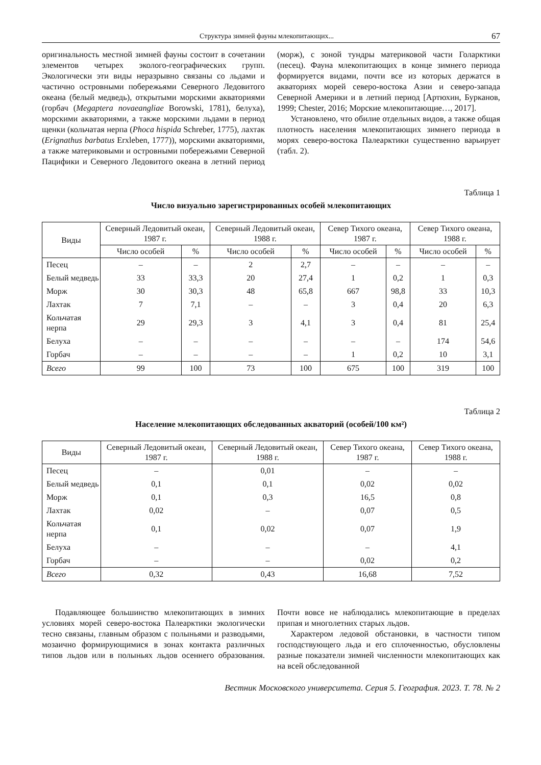Структура зимней фауны млекопитающих... 67
оригинальность местной зимней фауны состоит в сочетании элементов четырех эколого-географических групп. Экологически эти виды неразрывно связаны со льдами и частично островными побережьями Северного Ледовитого океана (белый медведь), открытыми морскими акваториями (горбач (Megaptera novaeangliae Borowski, 1781), белуха), морскими акваториями, а также морскими льдами в период щенки (кольчатая нерпа (Phoca hispida Schreber, 1775), лахтак (Erignathus barbatus Erxleben, 1777)), морскими акваториями, а также материковыми и островными побережьями Северной Пацифики и Северного Ледовитого океана в летний период (морж), с зоной тундры материковой части Голарктики (песец). Фауна млекопитающих в конце зимнего периода формируется видами, почти все из которых держатся в акваториях морей северо-востока Азии и северо-запада Северной Америки и в летний период [Артюхин, Бурканов, 1999; Chester, 2016; Морские млекопитающие…, 2017].
Установлено, что обилие отдельных видов, а также общая плотность населения млекопитающих зимнего периода в морях северо-востока Палеарктики существенно варьирует (табл. 2).
Таблица 1
Число визуально зарегистрированных особей млекопитающих
| Виды | Северный Ледовитый океан, 1987 г. | | Северный Ледовитый океан, 1988 г. | | Север Тихого океана, 1987 г. | | Север Тихого океана, 1988 г. | |
| --- | --- | --- | --- | --- | --- | --- | --- | --- |
| | Число особей | % | Число особей | % | Число особей | % | Число особей | % |
| Песец | – | – | 2 | 2,7 | – | – | – | – |
| Белый медведь | 33 | 33,3 | 20 | 27,4 | 1 | 0,2 | 1 | 0,3 |
| Морж | 30 | 30,3 | 48 | 65,8 | 667 | 98,8 | 33 | 10,3 |
| Лахтак | 7 | 7,1 | – | – | 3 | 0,4 | 20 | 6,3 |
| Кольчатая нерпа | 29 | 29,3 | 3 | 4,1 | 3 | 0,4 | 81 | 25,4 |
| Белуха | – | – | – | – | – | – | 174 | 54,6 |
| Горбач | – | – | – | – | 1 | 0,2 | 10 | 3,1 |
| Всего | 99 | 100 | 73 | 100 | 675 | 100 | 319 | 100 |
Таблица 2
Население млекопитающих обследованных акваторий (особей/100 км²)
| Виды | Северный Ледовитый океан, 1987 г. | Северный Ледовитый океан, 1988 г. | Север Тихого океана, 1987 г. | Север Тихого океана, 1988 г. |
| --- | --- | --- | --- | --- |
| Песец | – | 0,01 | – | – |
| Белый медведь | 0,1 | 0,1 | 0,02 | 0,02 |
| Морж | 0,1 | 0,3 | 16,5 | 0,8 |
| Лахтак | 0,02 | – | 0,07 | 0,5 |
| Кольчатая нерпа | 0,1 | 0,02 | 0,07 | 1,9 |
| Белуха | – | – | – | 4,1 |
| Горбач | – | – | 0,02 | 0,2 |
| Всего | 0,32 | 0,43 | 16,68 | 7,52 |
Подавляющее большинство млекопитающих в зимних условиях морей северо-востока Палеарктики экологически тесно связаны, главным образом с полыньями и разводьями, мозаично формирующимися в зонах контакта различных типов льдов или в полыньях льдов осеннего образования. Почти вовсе не наблюдались млекопитающие в пределах припая и многолетних старых льдов.
Характером ледовой обстановки, в частности типом господствующего льда и его сплоченностью, обусловлены разные показатели зимней численности млекопитающих как на всей обследованной
Вестник Московского университета. Серия 5. География. 2023. Т. 78. № 2